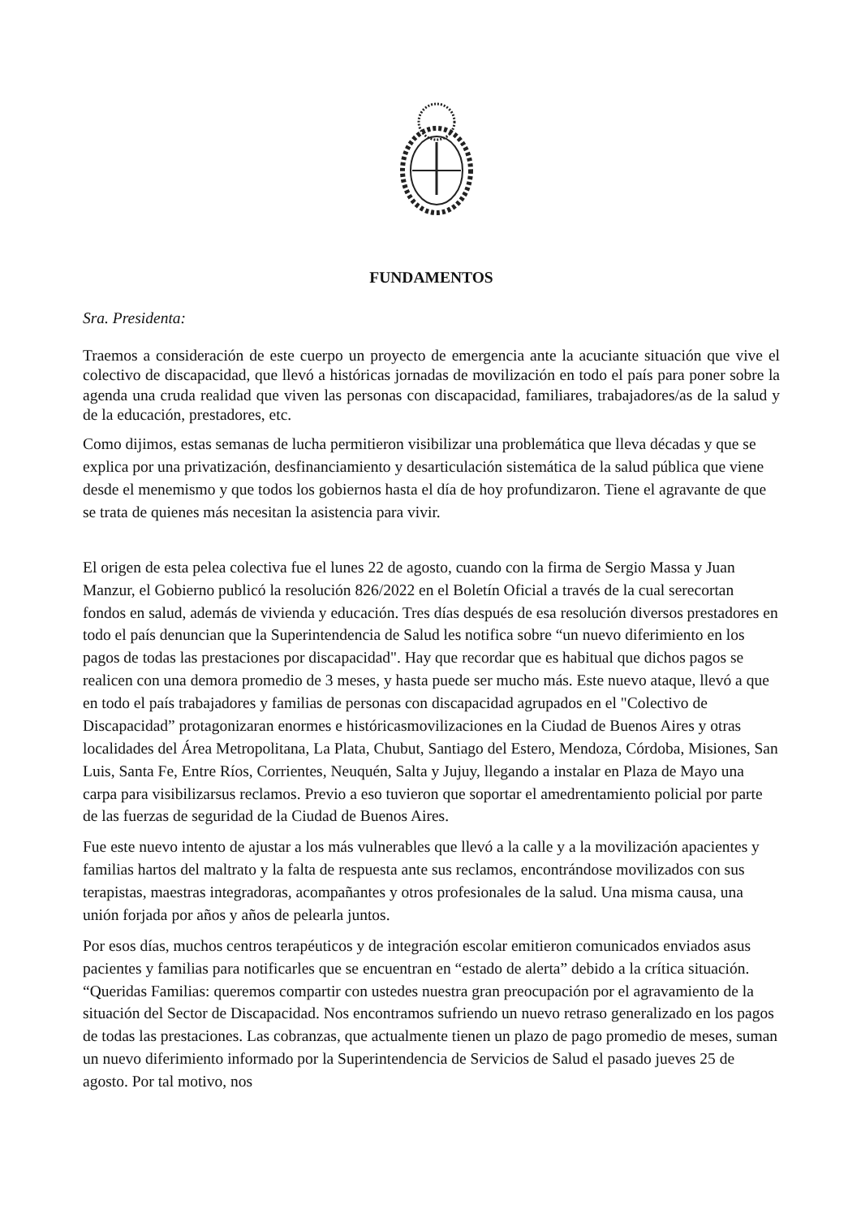FUNDAMENTOS
Sra. Presidenta:
Traemos a consideración de este cuerpo un proyecto de emergencia ante la acuciante situación que vive el colectivo de discapacidad, que llevó a históricas jornadas de movilización en todo el país para poner sobre la agenda una cruda realidad que viven las personas con discapacidad, familiares, trabajadores/as de la salud y de la educación, prestadores, etc.
Como dijimos, estas semanas de lucha permitieron visibilizar una problemática que lleva décadas y que se explica por una privatización, desfinanciamiento y desarticulación sistemática de la salud pública que viene desde el menemismo y que todos los gobiernos hasta el día de hoy profundizaron. Tiene el agravante de que se trata de quienes más necesitan la asistencia para vivir.
El origen de esta pelea colectiva fue el lunes 22 de agosto, cuando con la firma de Sergio Massa y Juan Manzur, el Gobierno publicó la resolución 826/2022 en el Boletín Oficial a través de la cual serecortan fondos en salud, además de vivienda y educación. Tres días después de esa resolución diversos prestadores en todo el país denuncian que la Superintendencia de Salud les notifica sobre “un nuevo diferimiento en los pagos de todas las prestaciones por discapacidad". Hay que recordar que es habitual que dichos pagos se realicen con una demora promedio de 3 meses, y hasta puede ser mucho más. Este nuevo ataque, llevó a que en todo el país trabajadores y familias de personas con discapacidad agrupados en el "Colectivo de Discapacidad” protagonizaran enormes e históricasmovilizaciones en la Ciudad de Buenos Aires y otras localidades del Área Metropolitana, La Plata, Chubut, Santiago del Estero, Mendoza, Córdoba, Misiones, San Luis, Santa Fe, Entre Ríos, Corrientes, Neuquén, Salta y Jujuy, llegando a instalar en Plaza de Mayo una carpa para visibilizarsus reclamos. Previo a eso tuvieron que soportar el amedrentamiento policial por parte de las fuerzas de seguridad de la Ciudad de Buenos Aires.
Fue este nuevo intento de ajustar a los más vulnerables que llevó a la calle y a la movilización apacientes y familias hartos del maltrato y la falta de respuesta ante sus reclamos, encontrándose movilizados con sus terapistas, maestras integradoras, acompañantes y otros profesionales de la salud. Una misma causa, una unión forjada por años y años de pelearla juntos.
Por esos días, muchos centros terapéuticos y de integración escolar emitieron comunicados enviados asus pacientes y familias para notificarles que se encuentran en “estado de alerta” debido a la crítica situación. “Queridas Familias: queremos compartir con ustedes nuestra gran preocupación por el agravamiento de la situación del Sector de Discapacidad. Nos encontramos sufriendo un nuevo retraso generalizado en los pagos de todas las prestaciones. Las cobranzas, que actualmente tienen un plazo de pago promedio de meses, suman un nuevo diferimiento informado por la Superintendencia de Servicios de Salud el pasado jueves 25 de agosto. Por tal motivo, nos